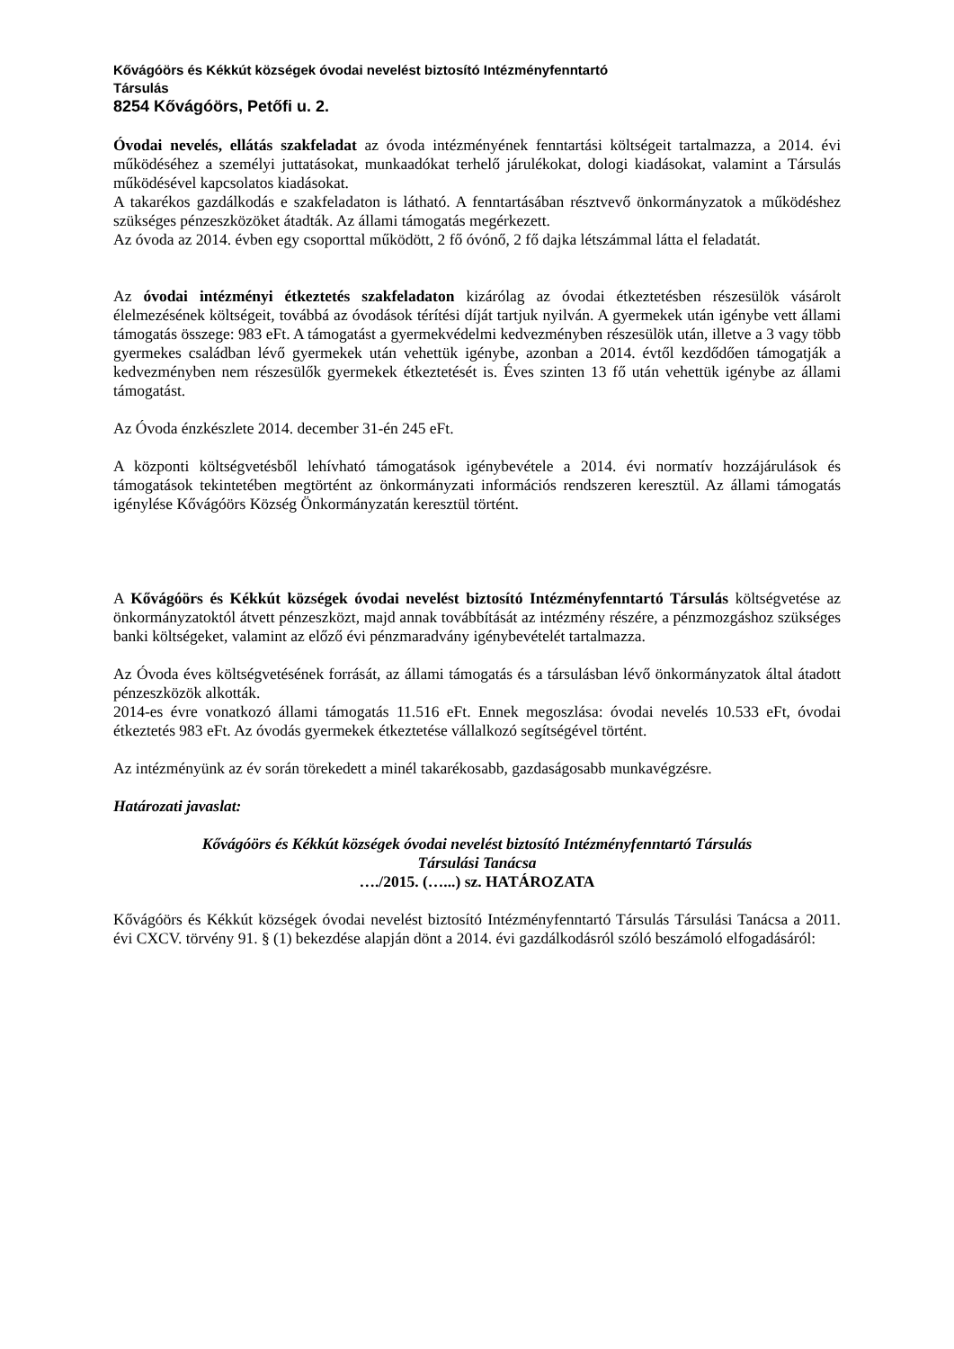Kővágóörs és Kékkút községek óvodai nevelést biztosító Intézményfenntartó
Társulás
8254 Kővágóörs, Petőfi u. 2.
Óvodai nevelés, ellátás szakfeladat az óvoda intézményének fenntartási költségeit tartalmazza, a 2014. évi működéséhez a személyi juttatásokat, munkaadókat terhelő járulékokat, dologi kiadásokat, valamint a Társulás működésével kapcsolatos kiadásokat.
A takarékos gazdálkodás e szakfeladaton is látható. A fenntartásában résztvevő önkormányzatok a működéshez szükséges pénzeszközöket átadták. Az állami támogatás megérkezett.
Az óvoda az 2014. évben egy csoporttal működött, 2 fő óvónő, 2 fő dajka létszámmal látta el feladatát.
Az óvodai intézményi étkeztetés szakfeladaton kizárólag az óvodai étkeztetésben részesülök vásárolt élelmezésének költségeit, továbbá az óvodások térítési díját tartjuk nyilván. A gyermekek után igénybe vett állami támogatás összege: 983 eFt. A támogatást a gyermekvédelmi kedvezményben részesülök után, illetve a 3 vagy több gyermekes családban lévő gyermekek után vehettük igénybe, azonban a 2014. évtől kezdődően támogatják a kedvezményben nem részesülők gyermekek étkeztetését is. Éves szinten 13 fő után vehettük igénybe az állami támogatást.
Az Óvoda énzkészlete 2014. december 31-én 245 eFt.
A központi költségvetésből lehívható támogatások igénybevétele a 2014. évi normatív hozzájárulások és támogatások tekintetében megtörtént az önkormányzati információs rendszeren keresztül. Az állami támogatás igénylése Kővágóörs Község Önkormányzatán keresztül történt.
A Kővágóörs és Kékkút községek óvodai nevelést biztosító Intézményfenntartó Társulás költségvetése az önkormányzatoktól átvett pénzeszközt, majd annak továbbítását az intézmény részére, a pénzmozgáshoz szükséges banki költségeket, valamint az előző évi pénzmaradvány igénybevételét tartalmazza.
Az Óvoda éves költségvetésének forrását, az állami támogatás és a társulásban lévő önkormányzatok által átadott pénzeszközök alkották.
2014-es évre vonatkozó állami támogatás 11.516 eFt. Ennek megoszlása: óvodai nevelés 10.533 eFt, óvodai étkeztetés 983 eFt. Az óvodás gyermekek étkeztetése vállalkozó segítségével történt.
Az intézményünk az év során törekedett a minél takarékosabb, gazdaságosabb munkavégzésre.
Határozati javaslat:
Kővágóörs és Kékkút községek óvodai nevelést biztosító Intézményfenntartó Társulás
Társulási Tanácsa
…./2015. (…...) sz. HATÁROZATA
Kővágóörs és Kékkút községek óvodai nevelést biztosító Intézményfenntartó Társulás Társulási Tanácsa a 2011. évi CXCV. törvény 91. § (1) bekezdése alapján dönt a 2014. évi gazdálkodásról szóló beszámoló elfogadásáról: